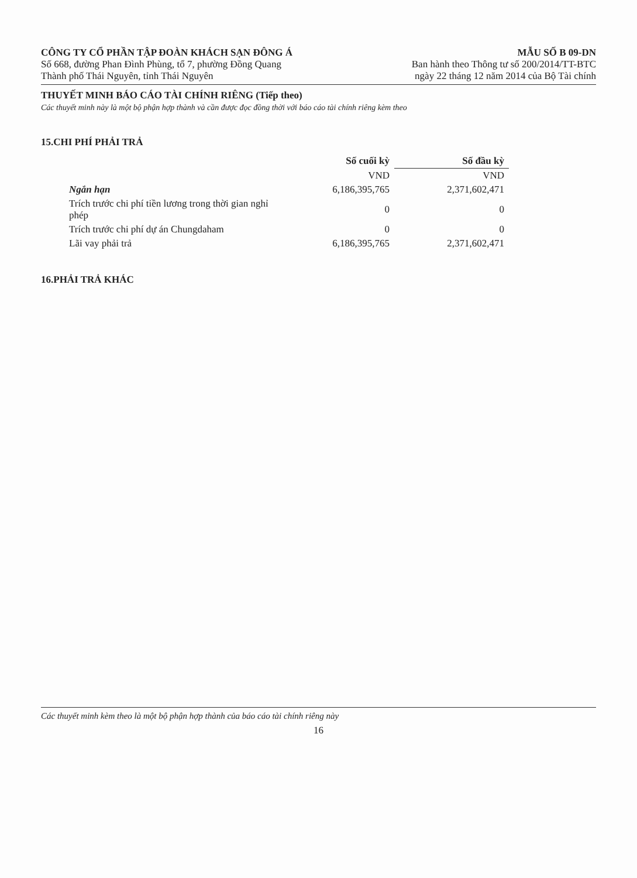CÔNG TY CỔ PHẦN TẬP ĐOÀN KHÁCH SẠN ĐÔNG Á
Số 668, đường Phan Đình Phùng, tổ 7, phường Đồng Quang
Thành phố Thái Nguyên, tỉnh Thái Nguyên
MẪU SỐ B 09-DN
Ban hành theo Thông tư số 200/2014/TT-BTC
ngày 22 tháng 12 năm 2014 của Bộ Tài chính
THUYẾT MINH BÁO CÁO TÀI CHÍNH RIÊNG (Tiếp theo)
Các thuyết minh này là một bộ phận hợp thành và cần được đọc đồng thời với báo cáo tài chính riêng kèm theo
15.CHI PHÍ PHẢI TRẢ
| | Số cuối kỳ | Số đầu kỳ |
| --- | --- | --- |
| | VND | VND |
| Ngắn hạn | 6,186,395,765 | 2,371,602,471 |
| Trích trước chi phí tiền lương trong thời gian nghỉ phép | 0 | 0 |
| Trích trước chi phí dự án Chungdaham | 0 | 0 |
| Lãi vay phải trả | 6,186,395,765 | 2,371,602,471 |
16.PHẢI TRẢ KHÁC
Các thuyết minh kèm theo là một bộ phận hợp thành của báo cáo tài chính riêng này
16